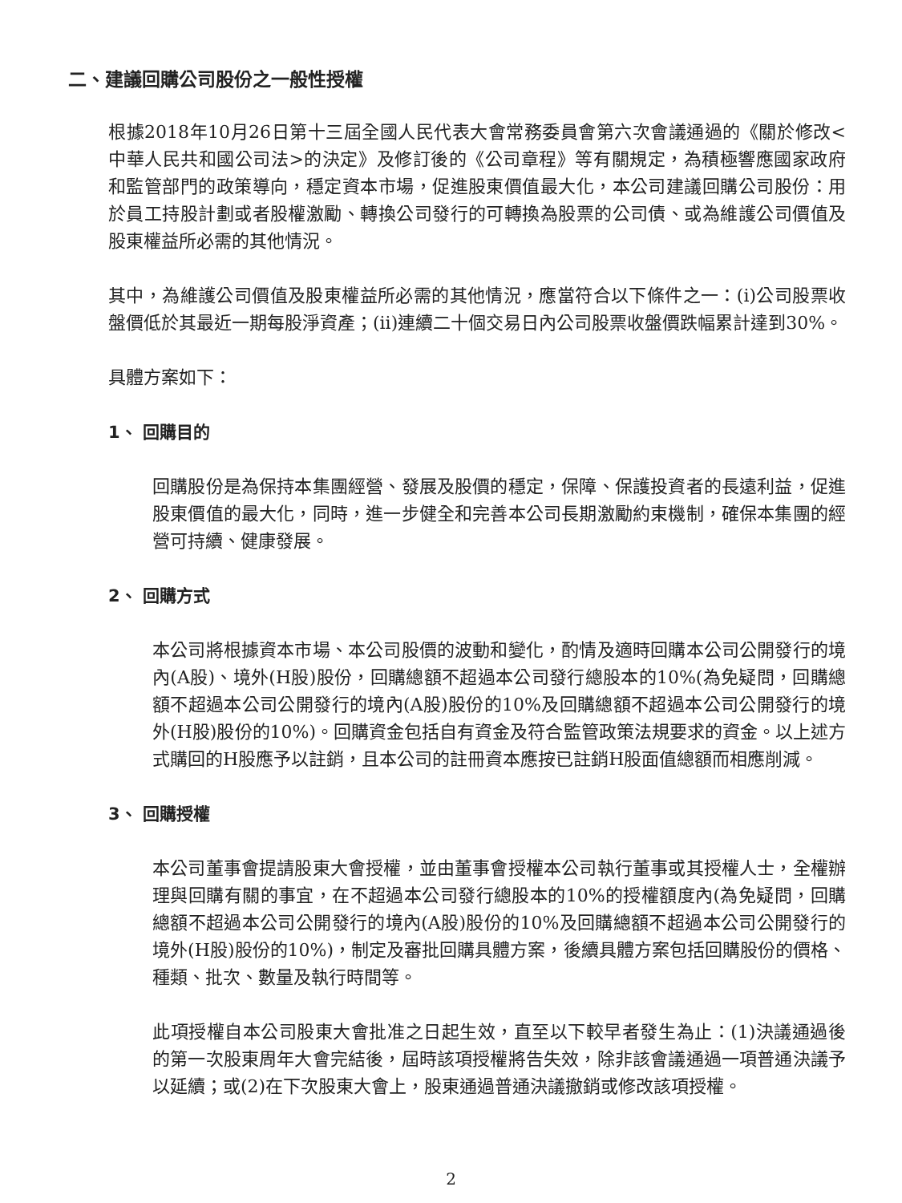二、建議回購公司股份之一般性授權
根據2018年10月26日第十三屆全國人民代表大會常務委員會第六次會議通過的《關於修改<中華人民共和國公司法>的決定》及修訂後的《公司章程》等有關規定，為積極響應國家政府和監管部門的政策導向，穩定資本市場，促進股東價值最大化，本公司建議回購公司股份：用於員工持股計劃或者股權激勵、轉換公司發行的可轉換為股票的公司債、或為維護公司價值及股東權益所必需的其他情況。
其中，為維護公司價值及股東權益所必需的其他情況，應當符合以下條件之一：(i)公司股票收盤價低於其最近一期每股淨資產；(ii)連續二十個交易日內公司股票收盤價跌幅累計達到30%。
具體方案如下：
1、 回購目的
回購股份是為保持本集團經營、發展及股價的穩定，保障、保護投資者的長遠利益，促進股東價值的最大化，同時，進一步健全和完善本公司長期激勵約束機制，確保本集團的經營可持續、健康發展。
2、 回購方式
本公司將根據資本市場、本公司股價的波動和變化，酌情及適時回購本公司公開發行的境內(A股)、境外(H股)股份，回購總額不超過本公司發行總股本的10%(為免疑問，回購總額不超過本公司公開發行的境內(A股)股份的10%及回購總額不超過本公司公開發行的境外(H股)股份的10%)。回購資金包括自有資金及符合監管政策法規要求的資金。以上述方式購回的H股應予以註銷，且本公司的註冊資本應按已註銷H股面值總額而相應削減。
3、 回購授權
本公司董事會提請股東大會授權，並由董事會授權本公司執行董事或其授權人士，全權辦理與回購有關的事宜，在不超過本公司發行總股本的10%的授權額度內(為免疑問，回購總額不超過本公司公開發行的境內(A股)股份的10%及回購總額不超過本公司公開發行的境外(H股)股份的10%)，制定及審批回購具體方案，後續具體方案包括回購股份的價格、種類、批次、數量及執行時間等。
此項授權自本公司股東大會批准之日起生效，直至以下較早者發生為止：(1)決議通過後的第一次股東周年大會完結後，屆時該項授權將告失效，除非該會議通過一項普通決議予以延續；或(2)在下次股東大會上，股東通過普通決議撤銷或修改該項授權。
2